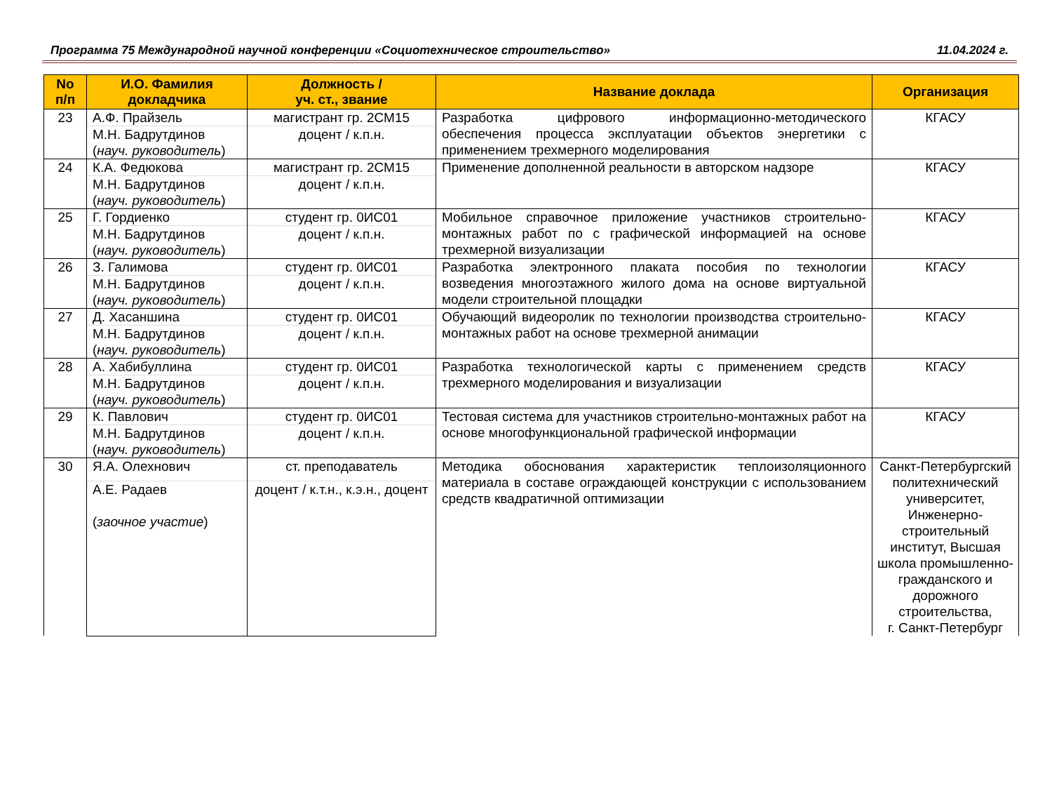Программа 75 Международной научной конференции «Социотехническое строительство» 11.04.2024 г.
| No п/п | И.О. Фамилия докладчика | Должность / уч. ст., звание | Название доклада | Организация |
| --- | --- | --- | --- | --- |
| 23 | А.Ф. Прайзель | магистрант гр. 2СМ15 | Разработка цифрового информационно-методического обеспечения процесса эксплуатации объектов энергетики с применением трехмерного моделирования | КГАСУ |
| | М.Н. Бадрутдинов ( науч. руководитель ) | доцент / к.п.н. | | |
| 24 | К.А. Федюкова | магистрант гр. 2СМ15 | Применение дополненной реальности в авторском надзоре | КГАСУ |
| | М.Н. Бадрутдинов ( науч. руководитель ) | доцент / к.п.н. | | |
| 25 | Г. Гордиенко | студент гр. 0ИС01 | Мобильное справочное приложение участников строительно-монтажных работ по с графической информацией на основе трехмерной визуализации | КГАСУ |
| | М.Н. Бадрутдинов ( науч. руководитель ) | доцент / к.п.н. | | |
| 26 | З. Галимова | студент гр. 0ИС01 | Разработка электронного плаката пособия по технологии возведения многоэтажного жилого дома на основе виртуальной модели строительной площадки | КГАСУ |
| | М.Н. Бадрутдинов ( науч. руководитель ) | доцент / к.п.н. | | |
| 27 | Д. Хасаншина | студент гр. 0ИС01 | Обучающий видеоролик по технологии производства строительно-монтажных работ на основе трехмерной анимации | КГАСУ |
| | М.Н. Бадрутдинов ( науч. руководитель ) | доцент / к.п.н. | | |
| 28 | А. Хабибуллина | студент гр. 0ИС01 | Разработка технологической карты с применением средств трехмерного моделирования и визуализации | КГАСУ |
| | М.Н. Бадрутдинов ( науч. руководитель ) | доцент / к.п.н. | | |
| 29 | К. Павлович | студент гр. 0ИС01 | Тестовая система для участников строительно-монтажных работ на основе многофункциональной графической информации | КГАСУ |
| | М.Н. Бадрутдинов ( науч. руководитель ) | доцент / к.п.н. | | |
| 30 | Я.А. Олехнович | ст. преподаватель | Методика обоснования характеристик теплоизоляционного материала в составе ограждающей конструкции с использованием средств квадратичной оптимизации | Санкт-Петербургский политехнический университет, Инженерно-строительный институт, Высшая школа промышленно-гражданского и дорожного строительства, г. Санкт-Петербург |
| | А.Е. Радаев ( заочное участие ) | доцент / к.т.н., к.э.н., доцент | | |